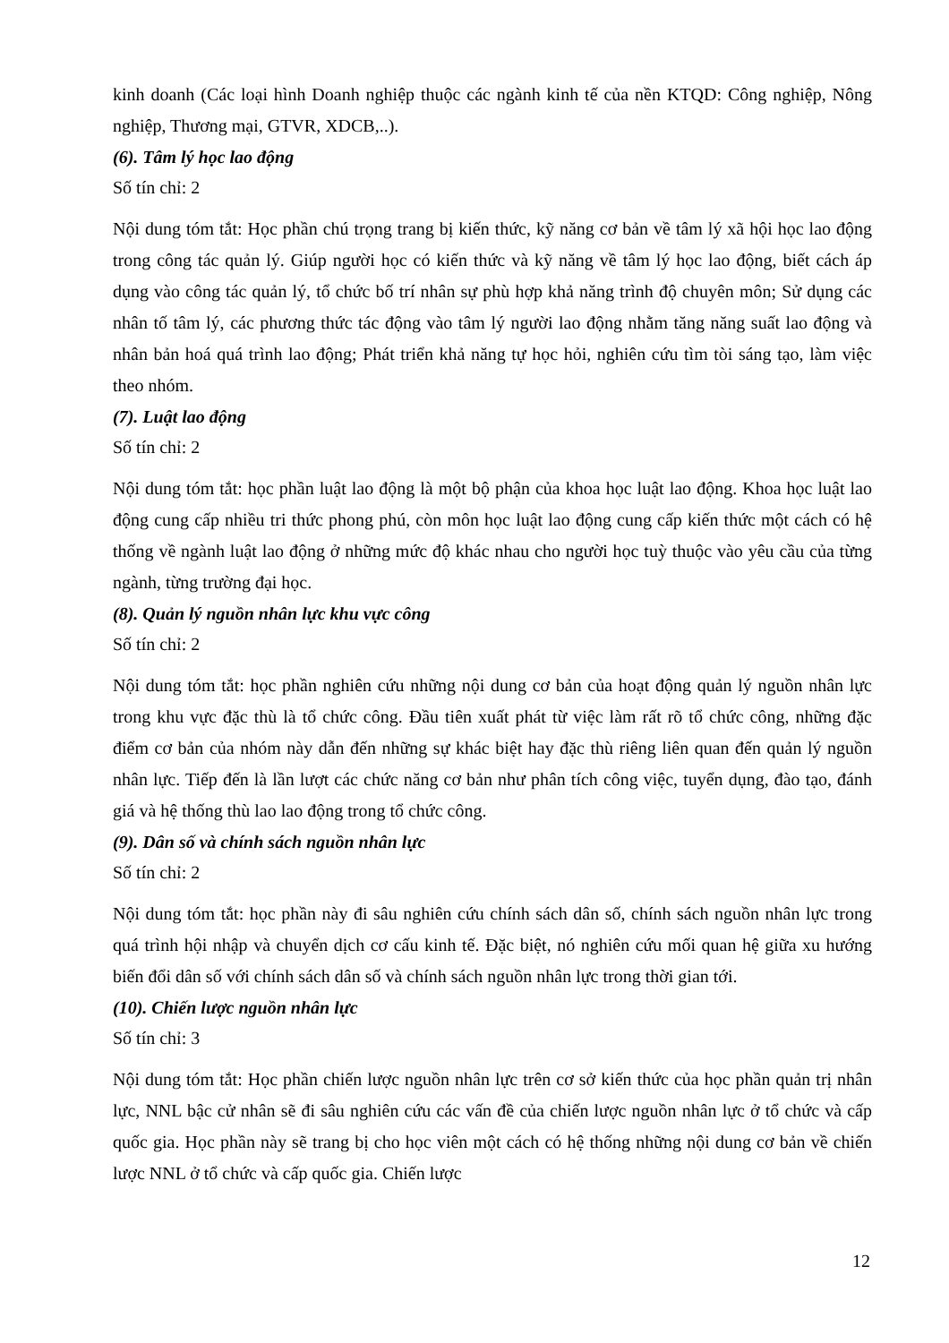kinh doanh (Các loại hình Doanh nghiệp thuộc các ngành kinh tế của nền KTQD: Công nghiệp, Nông nghiệp, Thương mại, GTVR, XDCB,..).
(6). Tâm lý học lao động
Số tín chỉ: 2
Nội dung tóm tắt: Học phần chú trọng trang bị kiến thức, kỹ năng cơ bản về tâm lý xã hội học lao động trong công tác quản lý. Giúp người học có kiến thức và kỹ năng về tâm lý học lao động, biết cách áp dụng vào công tác quản lý, tổ chức bố trí nhân sự phù hợp khả năng trình độ chuyên môn; Sử dụng các nhân tố tâm lý, các phương thức tác động vào tâm lý người lao động nhằm tăng năng suất lao động và nhân bản hoá quá trình lao động; Phát triển khả năng tự học hỏi, nghiên cứu tìm tòi sáng tạo, làm việc theo nhóm.
(7). Luật lao động
Số tín chỉ: 2
Nội dung tóm tắt: học phần luật lao động là một bộ phận của khoa học luật lao động. Khoa học luật lao động cung cấp nhiều tri thức phong phú, còn môn học luật lao động cung cấp kiến thức một cách có hệ thống về ngành luật lao động ở những mức độ khác nhau cho người học tuỳ thuộc vào yêu cầu của từng ngành, từng trường đại học.
(8). Quản lý nguồn nhân lực khu vực công
Số tín chỉ: 2
Nội dung tóm tắt: học phần nghiên cứu những nội dung cơ bản của hoạt động quản lý nguồn nhân lực trong khu vực đặc thù là tổ chức công. Đầu tiên xuất phát từ việc làm rất rõ tổ chức công, những đặc điểm cơ bản của nhóm này dẫn đến những sự khác biệt hay đặc thù riêng liên quan đến quản lý nguồn nhân lực. Tiếp đến là lần lượt các chức năng cơ bản như phân tích công việc, tuyển dụng, đào tạo, đánh giá và hệ thống thù lao lao động trong tổ chức công.
(9). Dân số và chính sách nguồn nhân lực
Số tín chỉ: 2
Nội dung tóm tắt: học phần này đi sâu nghiên cứu chính sách dân số, chính sách nguồn nhân lực trong quá trình hội nhập và chuyển dịch cơ cấu kinh tế. Đặc biệt, nó nghiên cứu mối quan hệ giữa xu hướng biến đổi dân số với chính sách dân số và chính sách nguồn nhân lực trong thời gian tới.
(10). Chiến lược nguồn nhân lực
Số tín chỉ: 3
Nội dung tóm tắt: Học phần chiến lược nguồn nhân lực trên cơ sở kiến thức của học phần quản trị nhân lực, NNL bậc cử nhân sẽ đi sâu nghiên cứu các vấn đề của chiến lược nguồn nhân lực ở tổ chức và cấp quốc gia. Học phần này sẽ trang bị cho học viên một cách có hệ thống những nội dung cơ bản về chiến lược NNL ở tổ chức và cấp quốc gia. Chiến lược
12